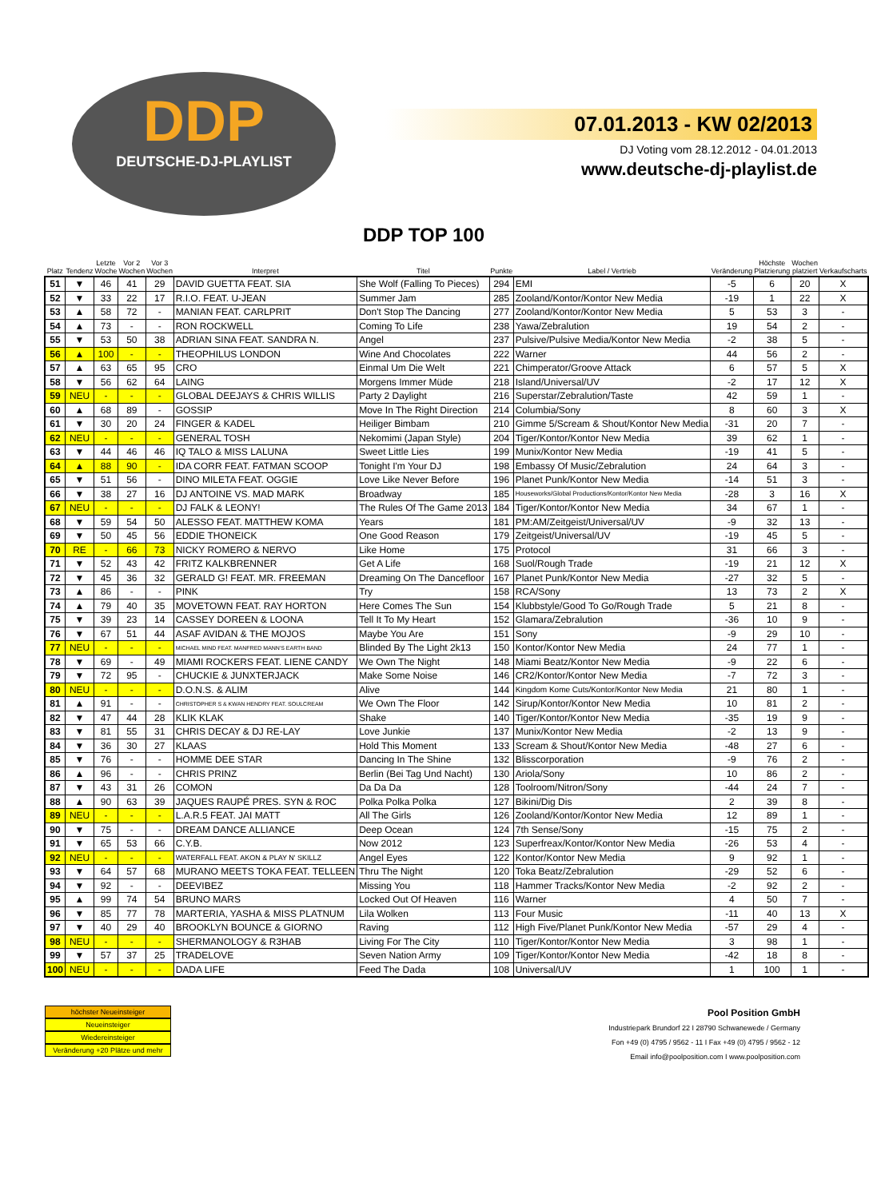DDP
DEUTSCHE-DJ-PLAYLIST
07.01.2013 - KW 02/2013
DJ Voting vom 28.12.2012 - 04.01.2013
www.deutsche-dj-playlist.de
DDP TOP 100
| Platz | Tendenz | Letzte Woche | Vor 2 Wochen | Vor 3 Wochen | Interpret | Titel | Punkte | Label / Vertrieb | Veränderung | Höchste Platzierung | Wochen platziert | Verkaufscharts |
| --- | --- | --- | --- | --- | --- | --- | --- | --- | --- | --- | --- | --- |
| 51 | ▼ | 46 | 41 | 29 | DAVID GUETTA FEAT. SIA | She Wolf (Falling To Pieces) | 294 | EMI | -5 | 6 | 20 | X |
| 52 | ▼ | 33 | 22 | 17 | R.I.O. FEAT. U-JEAN | Summer Jam | 285 | Zooland/Kontor/Kontor New Media | -19 | 1 | 22 | X |
| 53 | ▲ | 58 | 72 | - | MANIAN FEAT. CARLPRIT | Don't Stop The Dancing | 277 | Zooland/Kontor/Kontor New Media | 5 | 53 | 3 | - |
| 54 | ▲ | 73 | - | - | RON ROCKWELL | Coming To Life | 238 | Yawa/Zebralution | 19 | 54 | 2 | - |
| 55 | ▼ | 53 | 50 | 38 | ADRIAN SINA FEAT. SANDRA N. | Angel | 237 | Pulsive/Pulsive Media/Kontor New Media | -2 | 38 | 5 | - |
| 56 | ▲ | 100 | - | - | THEOPHILUS LONDON | Wine And Chocolates | 222 | Warner | 44 | 56 | 2 | - |
| 57 | ▲ | 63 | 65 | 95 | CRO | Einmal Um Die Welt | 221 | Chimperator/Groove Attack | 6 | 57 | 5 | X |
| 58 | ▼ | 56 | 62 | 64 | LAING | Morgens Immer Müde | 218 | Island/Universal/UV | -2 | 17 | 12 | X |
| 59 | NEU | - | - | - | GLOBAL DEEJAYS & CHRIS WILLIS | Party 2 Daylight | 216 | Superstar/Zebralution/Taste | 42 | 59 | 1 | - |
| 60 | ▲ | 68 | 89 | - | GOSSIP | Move In The Right Direction | 214 | Columbia/Sony | 8 | 60 | 3 | X |
| 61 | ▼ | 30 | 20 | 24 | FINGER & KADEL | Heiliger Bimbam | 210 | Gimme 5/Scream & Shout/Kontor New Media | -31 | 20 | 7 | - |
| 62 | NEU | - | - | - | GENERAL TOSH | Nekomimi (Japan Style) | 204 | Tiger/Kontor/Kontor New Media | 39 | 62 | 1 | - |
| 63 | ▼ | 44 | 46 | 46 | IQ TALO & MISS LALUNA | Sweet Little Lies | 199 | Munix/Kontor New Media | -19 | 41 | 5 | - |
| 64 | ▲ | 88 | 90 | - | IDA CORR FEAT. FATMAN SCOOP | Tonight I'm Your DJ | 198 | Embassy Of Music/Zebralution | 24 | 64 | 3 | - |
| 65 | ▼ | 51 | 56 | - | DINO MILETA FEAT. OGGIE | Love Like Never Before | 196 | Planet Punk/Kontor New Media | -14 | 51 | 3 | - |
| 66 | ▼ | 38 | 27 | 16 | DJ ANTOINE VS. MAD MARK | Broadway | 185 | Houseworks/Global Productions/Kontor/Kontor New Media | -28 | 3 | 16 | X |
| 67 | NEU | - | - | - | DJ FALK & LEONY! | The Rules Of The Game 2013 | 184 | Tiger/Kontor/Kontor New Media | 34 | 67 | 1 | - |
| 68 | ▼ | 59 | 54 | 50 | ALESSO FEAT. MATTHEW KOMA | Years | 181 | PM:AM/Zeitgeist/Universal/UV | -9 | 32 | 13 | - |
| 69 | ▼ | 50 | 45 | 56 | EDDIE THONEICK | One Good Reason | 179 | Zeitgeist/Universal/UV | -19 | 45 | 5 | - |
| 70 | RE | - | 66 | 73 | NICKY ROMERO & NERVO | Like Home | 175 | Protocol | 31 | 66 | 3 | - |
| 71 | ▼ | 52 | 43 | 42 | FRITZ KALKBRENNER | Get A Life | 168 | Suol/Rough Trade | -19 | 21 | 12 | X |
| 72 | ▼ | 45 | 36 | 32 | GERALD G! FEAT. MR. FREEMAN | Dreaming On The Dancefloor | 167 | Planet Punk/Kontor New Media | -27 | 32 | 5 | - |
| 73 | ▲ | 86 | - | - | PINK | Try | 158 | RCA/Sony | 13 | 73 | 2 | X |
| 74 | ▲ | 79 | 40 | 35 | MOVETOWN FEAT. RAY HORTON | Here Comes The Sun | 154 | Klubbstyle/Good To Go/Rough Trade | 5 | 21 | 8 | - |
| 75 | ▼ | 39 | 23 | 14 | CASSEY DOREEN & LOONA | Tell It To My Heart | 152 | Glamara/Zebralution | -36 | 10 | 9 | - |
| 76 | ▼ | 67 | 51 | 44 | ASAF AVIDAN & THE MOJOS | Maybe You Are | 151 | Sony | -9 | 29 | 10 | - |
| 77 | NEU | - | - | - | MICHAEL MIND FEAT. MANFRED MANN'S EARTH BAND | Blinded By The Light 2k13 | 150 | Kontor/Kontor New Media | 24 | 77 | 1 | - |
| 78 | ▼ | 69 | - | 49 | MIAMI ROCKERS FEAT. LIENE CANDY | We Own The Night | 148 | Miami Beatz/Kontor New Media | -9 | 22 | 6 | - |
| 79 | ▼ | 72 | 95 | - | CHUCKIE & JUNXTERJACK | Make Some Noise | 146 | CR2/Kontor/Kontor New Media | -7 | 72 | 3 | - |
| 80 | NEU | - | - | - | D.O.N.S. & ALIM | Alive | 144 | Kingdom Kome Cuts/Kontor/Kontor New Media | 21 | 80 | 1 | - |
| 81 | ▲ | 91 | - | - | CHRISTOPHER S & KWAN HENDRY FEAT. SOULCREAM | We Own The Floor | 142 | Sirup/Kontor/Kontor New Media | 10 | 81 | 2 | - |
| 82 | ▼ | 47 | 44 | 28 | KLIK KLAK | Shake | 140 | Tiger/Kontor/Kontor New Media | -35 | 19 | 9 | - |
| 83 | ▼ | 81 | 55 | 31 | CHRIS DECAY & DJ RE-LAY | Love Junkie | 137 | Munix/Kontor New Media | -2 | 13 | 9 | - |
| 84 | ▼ | 36 | 30 | 27 | KLAAS | Hold This Moment | 133 | Scream & Shout/Kontor New Media | -48 | 27 | 6 | - |
| 85 | ▼ | 76 | - | - | HOMME DEE STAR | Dancing In The Shine | 132 | Blisscorporation | -9 | 76 | 2 | - |
| 86 | ▲ | 96 | - | - | CHRIS PRINZ | Berlin (Bei Tag Und Nacht) | 130 | Ariola/Sony | 10 | 86 | 2 | - |
| 87 | ▼ | 43 | 31 | 26 | COMON | Da Da Da | 128 | Toolroom/Nitron/Sony | -44 | 24 | 7 | - |
| 88 | ▲ | 90 | 63 | 39 | JAQUES RAUPÉ PRES. SYN & ROC | Polka Polka Polka | 127 | Bikini/Dig Dis | 2 | 39 | 8 | - |
| 89 | NEU | - | - | - | L.A.R.5 FEAT. JAI MATT | All The Girls | 126 | Zooland/Kontor/Kontor New Media | 12 | 89 | 1 | - |
| 90 | ▼ | 75 | - | - | DREAM DANCE ALLIANCE | Deep Ocean | 124 | 7th Sense/Sony | -15 | 75 | 2 | - |
| 91 | ▼ | 65 | 53 | 66 | C.Y.B. | Now 2012 | 123 | Superfreax/Kontor/Kontor New Media | -26 | 53 | 4 | - |
| 92 | NEU | - | - | - | WATERFALL FEAT. AKON & PLAY N' SKILLZ | Angel Eyes | 122 | Kontor/Kontor New Media | 9 | 92 | 1 | - |
| 93 | ▼ | 64 | 57 | 68 | MURANO MEETS TOKA FEAT. TELLEEN | Thru The Night | 120 | Toka Beatz/Zebralution | -29 | 52 | 6 | - |
| 94 | ▼ | 92 | - | - | DEEVIBEZ | Missing You | 118 | Hammer Tracks/Kontor New Media | -2 | 92 | 2 | - |
| 95 | ▲ | 99 | 74 | 54 | BRUNO MARS | Locked Out Of Heaven | 116 | Warner | 4 | 50 | 7 | - |
| 96 | ▼ | 85 | 77 | 78 | MARTERIA, YASHA & MISS PLATNUM | Lila Wolken | 113 | Four Music | -11 | 40 | 13 | X |
| 97 | ▼ | 40 | 29 | 40 | BROOKLYN BOUNCE & GIORNO | Raving | 112 | High Five/Planet Punk/Kontor New Media | -57 | 29 | 4 | - |
| 98 | NEU | - | - | - | SHERMANOLOGY & R3HAB | Living For The City | 110 | Tiger/Kontor/Kontor New Media | 3 | 98 | 1 | - |
| 99 | ▼ | 57 | 37 | 25 | TRADELOVE | Seven Nation Army | 109 | Tiger/Kontor/Kontor New Media | -42 | 18 | 8 | - |
| 100 | NEU | - | - | - | DADA LIFE | Feed The Dada | 108 | Universal/UV | 1 | 100 | 1 | - |
höchster Neueinsteiger
Neueinsteiger
Wiedereinsteiger
Veränderung +20 Plätze und mehr
Pool Position GmbH
Industriepark Brundorf 22 I 28790 Schwanewede / Germany
Fon +49 (0) 4795 / 9562 - 11 I Fax +49 (0) 4795 / 9562 - 12
Email info@poolposition.com I www.poolposition.com